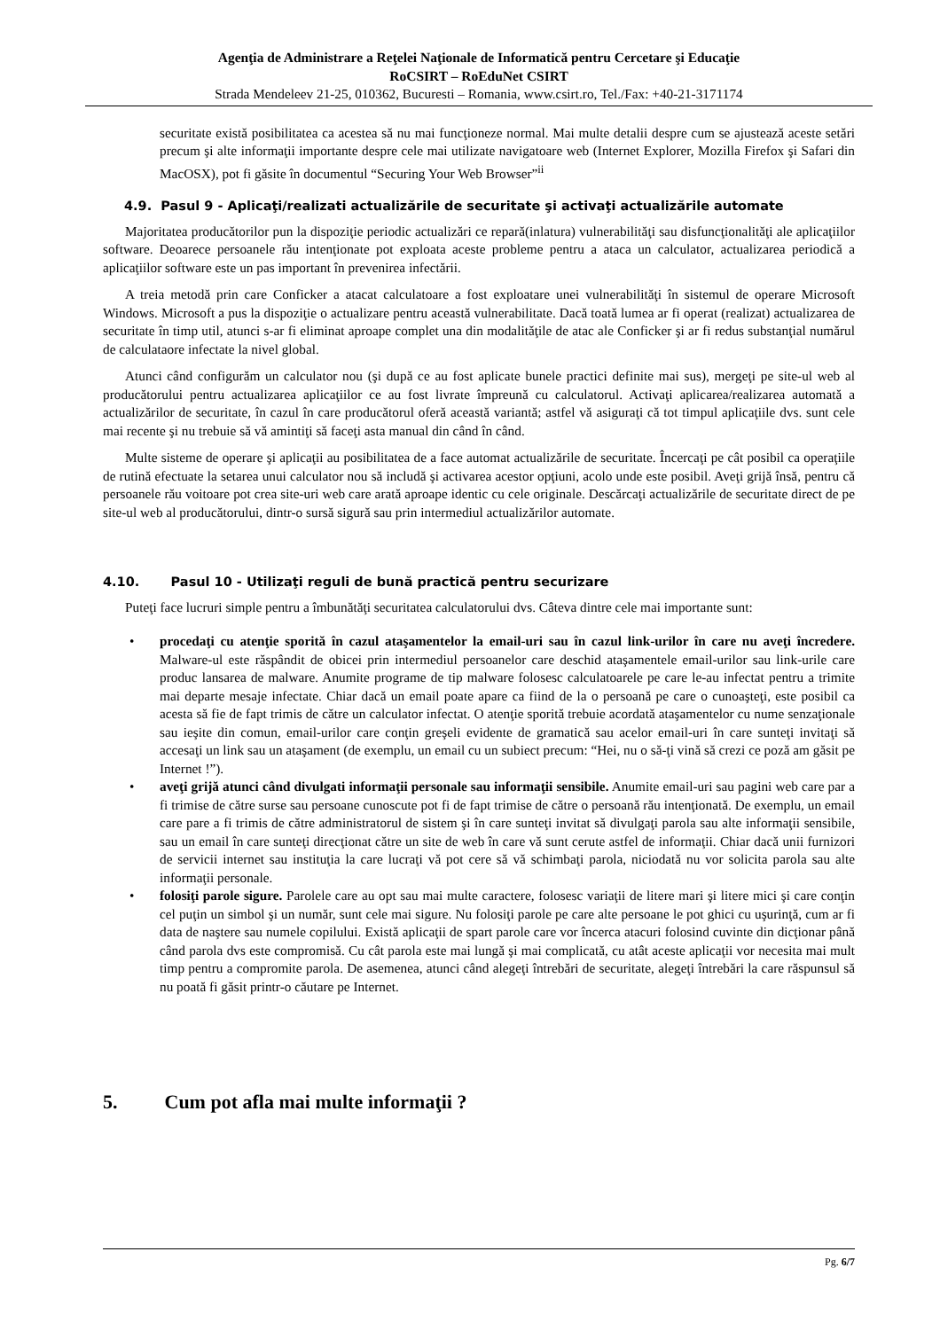Agenţia de Administrare a Reţelei Naţionale de Informatică pentru Cercetare şi Educaţie
RoCSIRT – RoEduNet CSIRT
Strada Mendeleev 21-25, 010362, Bucuresti – Romania, www.csirt.ro, Tel./Fax: +40-21-3171174
securitate există posibilitatea ca acestea să nu mai funcţioneze normal. Mai multe detalii despre cum se ajustează aceste setări precum şi alte informaţii importante despre cele mai utilizate navigatoare web (Internet Explorer, Mozilla Firefox şi Safari din MacOSX), pot fi găsite în documentul “Securing Your Web Browser”<sup>ii</sup>
4.9. Pasul 9 - Aplicaţi/realizati actualizările de securitate şi activaţi actualizările automate
Majoritatea producătorilor pun la dispoziţie periodic actualizări ce repară(inlatura) vulnerabilităţi sau disfuncţionalităţi ale aplicaţiilor software. Deoarece persoanele rău intenţionate pot exploata aceste probleme pentru a ataca un calculator, actualizarea periodică a aplicaţiilor software este un pas important în prevenirea infectării.
A treia metodă prin care Conficker a atacat calculatoare a fost exploatare unei vulnerabilităţi în sistemul de operare Microsoft Windows. Microsoft a pus la dispoziţie o actualizare pentru această vulnerabilitate. Dacă toată lumea ar fi operat (realizat) actualizarea de securitate în timp util, atunci s-ar fi eliminat aproape complet una din modalităţile de atac ale Conficker şi ar fi redus substanţial numărul de calculataore infectate la nivel global.
Atunci când configurăm un calculator nou (şi după ce au fost aplicate bunele practici definite mai sus), mergeţi pe site-ul web al producătorului pentru actualizarea aplicaţiilor ce au fost livrate împreună cu calculatorul. Activaţi aplicarea/realizarea automată a actualizărilor de securitate, în cazul în care producătorul oferă această variantă; astfel vă asiguraţi că tot timpul aplicaţiile dvs. sunt cele mai recente şi nu trebuie să vă amintiţi să faceţi asta manual din când în când.
Multe sisteme de operare şi aplicaţii au posibilitatea de a face automat actualizările de securitate. Încercaţi pe cât posibil ca operaţiile de rutină efectuate la setarea unui calculator nou să includă şi activarea acestor opţiuni, acolo unde este posibil. Aveţi grijă însă, pentru că persoanele rău voitoare pot crea site-uri web care arată aproape identic cu cele originale. Descărcaţi actualizările de securitate direct de pe site-ul web al producătorului, dintr-o sursă sigură sau prin intermediul actualizărilor automate.
4.10. Pasul 10 - Utilizaţi reguli de bună practică pentru securizare
Puteţi face lucruri simple pentru a îmbunătăţi securitatea calculatorului dvs. Câteva dintre cele mai importante sunt:
procedaţi cu atenţie sporită în cazul ataşamentelor la email-uri sau în cazul link-urilor în care nu aveţi încredere. Malware-ul este răspândit de obicei prin intermediul persoanelor care deschid ataşamentele email-urilor sau link-urile care produc lansarea de malware. Anumite programe de tip malware folosesc calculatoarele pe care le-au infectat pentru a trimite mai departe mesaje infectate. Chiar dacă un email poate apare ca fiind de la o persoană pe care o cunoaşteţi, este posibil ca acesta să fie de fapt trimis de către un calculator infectat. O atenţie sporită trebuie acordată ataşamentelor cu nume senzaţionale sau ieşite din comun, email-urilor care conţin greşeli evidente de gramatică sau acelor email-uri în care sunteţi invitaţi să accesaţi un link sau un ataşament (de exemplu, un email cu un subiect precum: “Hei, nu o să-ţi vină să crezi ce poză am găsit pe Internet !”).
aveţi grijă atunci când divulgati informaţii personale sau informaţii sensibile. Anumite email-uri sau pagini web care par a fi trimise de către surse sau persoane cunoscute pot fi de fapt trimise de către o persoană rău intenţionată. De exemplu, un email care pare a fi trimis de către administratorul de sistem şi în care sunteţi invitat să divulgaţi parola sau alte informaţii sensibile, sau un email în care sunteţi direcţionat către un site de web în care vă sunt cerute astfel de informaţii. Chiar dacă unii furnizori de servicii internet sau instituţia la care lucraţi vă pot cere să vă schimbaţi parola, niciodată nu vor solicita parola sau alte informaţii personale.
folosiţi parole sigure. Parolele care au opt sau mai multe caractere, folosesc variaţii de litere mari şi litere mici şi care conţin cel puţin un simbol şi un număr, sunt cele mai sigure. Nu folosiţi parole pe care alte persoane le pot ghici cu uşurinţă, cum ar fi data de naştere sau numele copilului. Există aplicaţii de spart parole care vor încerca atacuri folosind cuvinte din dicţionar până când parola dvs este compromisă. Cu cât parola este mai lungă şi mai complicată, cu atât aceste aplicaţii vor necesita mai mult timp pentru a compromite parola. De asemenea, atunci când alegeţi întrebări de securitate, alegeţi întrebări la care răspunsul să nu poată fi găsit printr-o căutare pe Internet.
5. Cum pot afla mai multe informaţii ?
Pg. 6/7